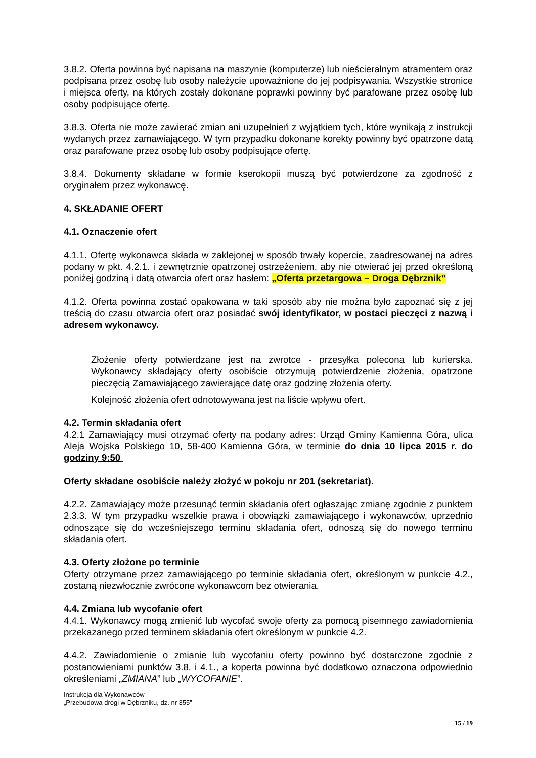3.8.2. Oferta powinna być napisana na maszynie (komputerze) lub nieścieralnym atramentem oraz podpisana przez osobę lub osoby należycie upoważnione do jej podpisywania. Wszystkie stronice i miejsca oferty, na których zostały dokonane poprawki powinny być parafowane przez osobę lub osoby podpisujące ofertę.
3.8.3. Oferta nie może zawierać zmian ani uzupełnień z wyjątkiem tych, które wynikają z instrukcji wydanych przez zamawiającego. W tym przypadku dokonane korekty powinny być opatrzone datą oraz parafowane przez osobę lub osoby podpisujące ofertę.
3.8.4. Dokumenty składane w formie kserokopii muszą być potwierdzone za zgodność z oryginałem przez wykonawcę.
4. SKŁADANIE OFERT
4.1. Oznaczenie ofert
4.1.1. Ofertę wykonawca składa w zaklejonej w sposób trwały kopercie, zaadresowanej na adres podany w pkt. 4.2.1. i zewnętrznie opatrzonej ostrzeżeniem, aby nie otwierać jej przed określoną poniżej godziną i datą otwarcia ofert oraz hasłem: „Oferta przetargowa – Droga Dębrznik”
4.1.2. Oferta powinna zostać opakowana w taki sposób aby nie można było zapoznać się z jej treścią do czasu otwarcia ofert oraz posiadać swój identyfikator, w postaci pieczęci z nazwą i adresem wykonawcy.
Złożenie oferty potwierdzane jest na zwrotce - przesyłka polecona lub kurierska. Wykonawcy składający oferty osobiście otrzymują potwierdzenie złożenia, opatrzone pieczęcią Zamawiającego zawierające datę oraz godzinę złożenia oferty.
Kolejność złożenia ofert odnotowywana jest na liście wpływu ofert.
4.2. Termin składania ofert
4.2.1 Zamawiający musi otrzymać oferty na podany adres: Urząd Gminy Kamienna Góra, ulica Aleja Wojska Polskiego 10, 58-400 Kamienna Góra, w terminie do dnia 10 lipca 2015 r. do godziny 9:50
Oferty składane osobiście należy złożyć w pokoju nr 201 (sekretariat).
4.2.2. Zamawiający może przesunąć termin składania ofert ogłaszając zmianę zgodnie z punktem 2.3.3. W tym przypadku wszelkie prawa i obowiązki zamawiającego i wykonawców, uprzednio odnoszące się do wcześniejszego terminu składania ofert, odnoszą się do nowego terminu składania ofert.
4.3. Oferty złożone po terminie
Oferty otrzymane przez zamawiającego po terminie składania ofert, określonym w punkcie 4.2., zostaną niezwłocznie zwrócone wykonawcom bez otwierania.
4.4. Zmiana lub wycofanie ofert
4.4.1. Wykonawcy mogą zmienić lub wycofać swoje oferty za pomocą pisemnego zawiadomienia przekazanego przed terminem składania ofert określonym w punkcie 4.2.
4.4.2. Zawiadomienie o zmianie lub wycofaniu oferty powinno być dostarczone zgodnie z postanowieniami punktów 3.8. i 4.1., a koperta powinna być dodatkowo oznaczona odpowiednio określeniami „ZMIANA” lub „WYCOFANIE”.
Instrukcja dla Wykonawców
„Przebudowa drogi w Dębrzniku, dz. nr 355”
15 / 19